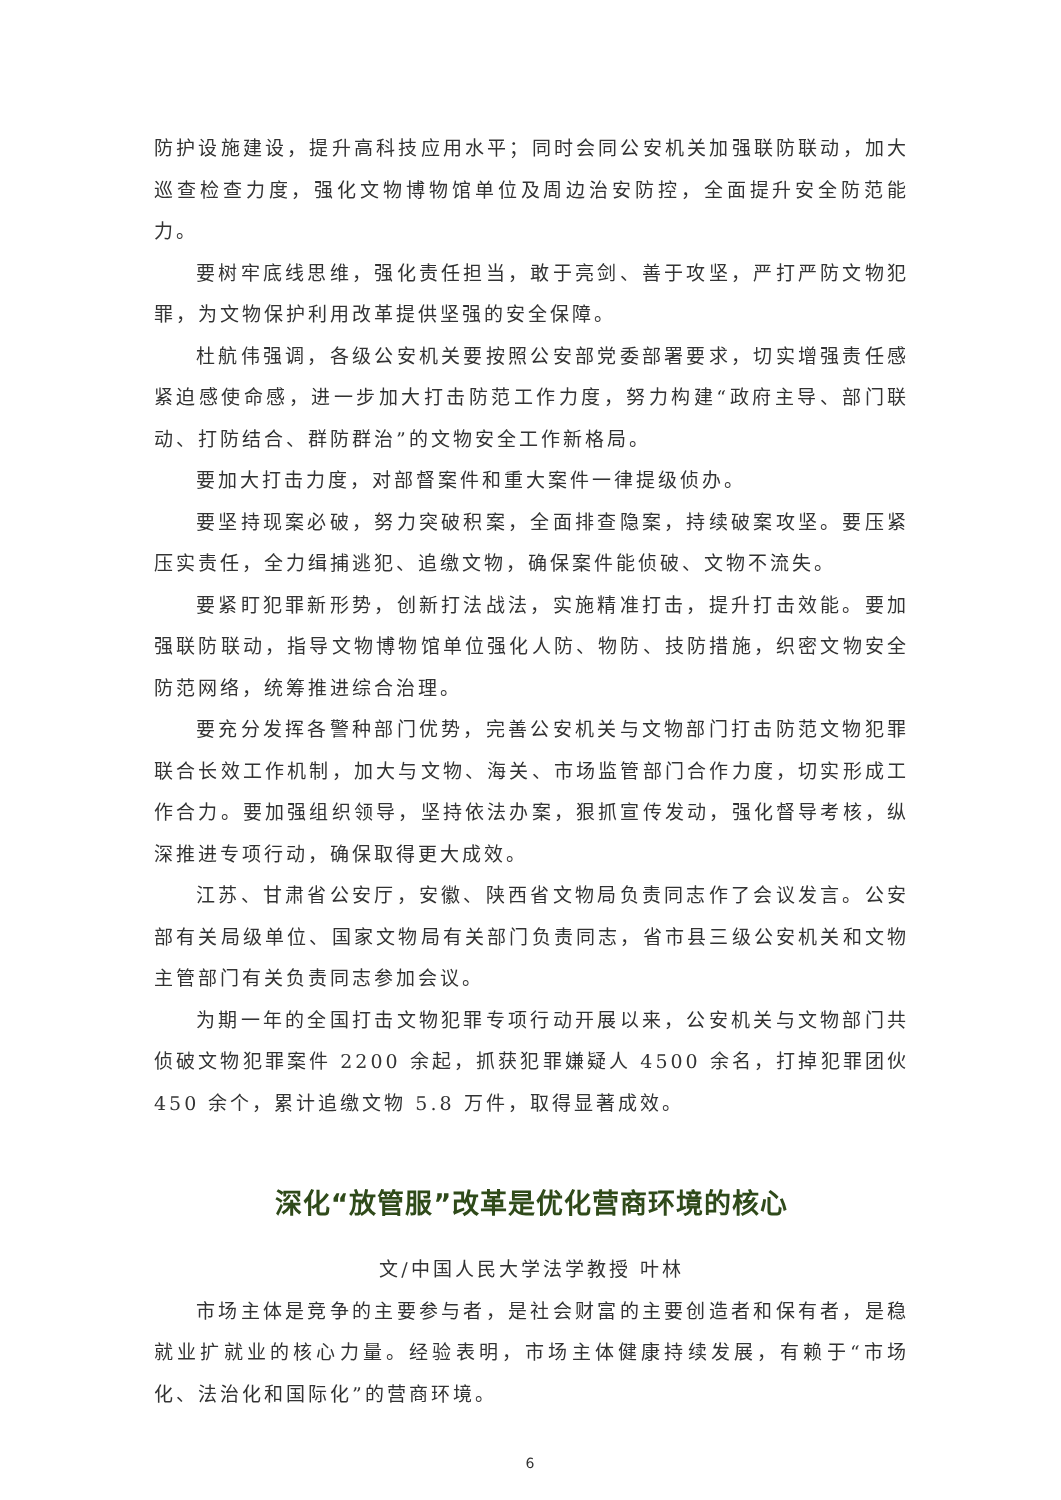防护设施建设，提升高科技应用水平；同时会同公安机关加强联防联动，加大巡查检查力度，强化文物博物馆单位及周边治安防控，全面提升安全防范能力。
要树牢底线思维，强化责任担当，敢于亮剑、善于攻坚，严打严防文物犯罪，为文物保护利用改革提供坚强的安全保障。
杜航伟强调，各级公安机关要按照公安部党委部署要求，切实增强责任感紧迫感使命感，进一步加大打击防范工作力度，努力构建“政府主导、部门联动、打防结合、群防群治”的文物安全工作新格局。
要加大打击力度，对部督案件和重大案件一律提级侦办。
要坚持现案必破，努力突破积案，全面排查隐案，持续破案攻坚。要压紧压实责任，全力缉捕逃犯、追缴文物，确保案件能侦破、文物不流失。
要紧盯犯罪新形势，创新打法战法，实施精准打击，提升打击效能。要加强联防联动，指导文物博物馆单位强化人防、物防、技防措施，织密文物安全防范网络，统筹推进综合治理。
要充分发挥各警种部门优势，完善公安机关与文物部门打击防范文物犯罪联合长效工作机制，加大与文物、海关、市场监管部门合作力度，切实形成工作合力。要加强组织领导，坚持依法办案，狠抓宣传发动，强化督导考核，纵深推进专项行动，确保取得更大成效。
江苏、甘肃省公安厅，安徽、陕西省文物局负责同志作了会议发言。公安部有关局级单位、国家文物局有关部门负责同志，省市县三级公安机关和文物主管部门有关负责同志参加会议。
为期一年的全国打击文物犯罪专项行动开展以来，公安机关与文物部门共侦破文物犯罪案件 2200 余起，抓获犯罪嫌疑人 4500 余名，打掉犯罪团伙 450 余个，累计追缴文物 5.8 万件，取得显著成效。
深化“放管服”改革是优化营商环境的核心
文/中国人民大学法学教授 叶林
市场主体是竞争的主要参与者，是社会财富的主要创造者和保有者，是稳就业扩就业的核心力量。经验表明，市场主体健康持续发展，有赖于“市场化、法治化和国际化”的营商环境。
6